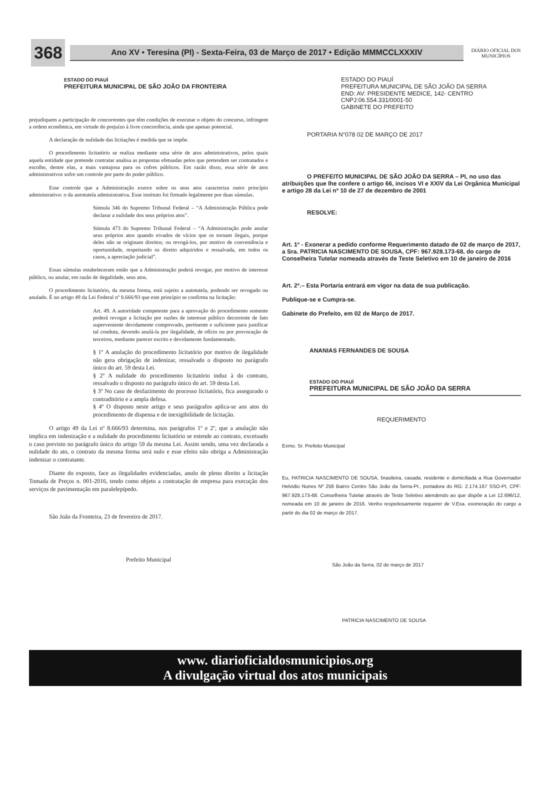368
Ano XV • Teresina (PI) - Sexta-Feira, 03 de Março de 2017 • Edição MMMCCLXXXIV
DIÁRIO OFICIAL DOS MUNICÍPIOS
ESTADO DO PIAUÍ
PREFEITURA MUNICIPAL DE SÃO JOÃO DA FRONTEIRA
prejudiquem a participação de concorrentes que têm condições de executar o objeto do concurso, infringem a ordem econômica, em virtude do prejuízo à livre concorrência, ainda que apenas potencial.
A declaração de nulidade das licitações é medida que se impõe.
O procedimento licitatório se realiza mediante uma série de atos administrativos, pelos quais aquela entidade que pretende contratar analisa as propostas efetuadas pelos que pretendem ser contratados e escolhe, dentre elas, a mais vantajosa para os cofres públicos. Em razão disso, essa série de atos administrativos sofre um controle por parte do poder público.
Esse controle que a Administração exerce sobre os seus atos caracteriza outro princípio administrativo: o da autotutela administrativa. Esse instituto foi firmado legalmente por duas súmulas.
Súmula 346 do Supremo Tribunal Federal – “A Administração Pública pode declarar a nulidade dos seus próprios atos”.
Súmula 473 do Supremo Tribunal Federal – “A Administração pode anular seus próprios atos quando eivados de vícios que os tornam ilegais, porque deles não se originam direitos; ou revogá-los, por motivo de conveniência e oportunidade, respeitando os direito adquiridos e ressalvada, em todos os casos, a apreciação judicial”.
Essas súmulas estabeleceram então que a Administração poderá revogar, por motivo de interesse público, ou anular, em razão de ilegalidade, seus atos.
O procedimento licitatório, da mesma forma, está sujeito a autotutela, podendo ser revogado ou anulado. É no artigo 49 da Lei Federal nº 8.666/93 que este princípio se confirma na licitação:
Art. 49. A autoridade competente para a aprovação do procedimento somente poderá revogar a licitação por razões de interesse público decorrente de fato superveniente devidamente comprovado, pertinente e suficiente para justificar tal conduta, devendo anulá-la por ilegalidade, de ofício ou por provocação de terceiros, mediante parecer escrito e devidamente fundamentado.
§ 1º A anulação do procedimento licitatório por motivo de ilegalidade não gera obrigação de indenizar, ressalvado o disposto no parágrafo único do art. 59 desta Lei.
§ 2º A nulidade do procedimento licitatório induz à do contrato, ressalvado o disposto no parágrafo único do art. 59 desta Lei.
§ 3º No caso de desfazimento do processo licitatório, fica assegurado o contraditório e a ampla defesa.
§ 4º O disposto neste artigo e seus parágrafos aplica-se aos atos do procedimento de dispensa e de inexigibilidade de licitação.
O artigo 49 da Lei nº 8.666/93 determina, nos parágrafos 1º e 2º, que a anulação não implica em indenização e a nulidade do procedimento licitatório se estende ao contrato, excetuado o caso previsto no parágrafo único do artigo 59 da mesma Lei. Assim sendo, uma vez declarada a nulidade do ato, o contrato da mesma forma será nulo e esse efeito não obriga a Administração indenizar o contratante.
Diante do exposto, face as ilegalidades evidenciadas, anulo de pleno direito a licitação Tomada de Preços n. 001-2016, tendo como objeto a contratação de empresa para execução dos serviços de pavimentação em paralelepípedo.
São João da Fronteira, 23 de fevereiro de 2017.
Prefeito Municipal
ESTADO DO PIAUÍ
PREFEITURA MUNICIPAL DE SÃO JOÃO DA SERRA
END: AV: PRESIDENTE MEDICE, 142- CENTRO
CNPJ:06.554.331/0001-50
GABINETE DO PREFEITO
PORTARIA N°078 02 DE MARÇO DE 2017
O PREFEITO MUNICIPAL DE SÃO JOÃO DA SERRA – PI, no uso das atribuições que lhe confere o artigo 66, incisos VI e XXIV da Lei Orgânica Municipal e artigo 28 da Lei nº 10 de 27 de dezembro de 2001
RESOLVE:
Art. 1º - Exonerar a pedido conforme Requerimento datado de 02 de março de 2017, a Sra. PATRICIA NASCIMENTO DE SOUSA, CPF: 967.928.173-68, do cargo de Conselheira Tutelar nomeada através de Teste Seletivo em 10 de janeiro de 2016
Art. 2º.– Esta Portaria entrará em vigor na data de sua publicação.
Publique-se e Cumpra-se.
Gabinete do Prefeito, em 02 de Março de 2017.
ANANIAS FERNANDES DE SOUSA
ESTADO DO PIAUÍ
PREFEITURA MUNICIPAL DE SÃO JOÃO DA SERRA
REQUERIMENTO
Exmo. Sr. Prefeito Municipal
Eu, PATRICIA NASCIMENTO DE SOUSA, brasileira, casada, residente e domiciliada a Rua Governador Helvidio Nunes Nº 256 Bairro Centro São João da Serra-PI., portadora do RG: 2.174.167 SSO-PI, CPF: 967.928.173-68. Conselheira Tutelar através de Teste Seletivo atendendo ao que dispõe a Lei 12.696/12, nomeada em 10 de janeiro de 2016. Venho respeitosamente requerer de V.Exa. exoneração do cargo a partir do dia 02 de março de 2017.
São João da Serra, 02 de março de 2017
PATRICIA NASCIMENTO DE SOUSA
www. diarioficialdosmunicipios.org
A divulgação virtual dos atos municipais